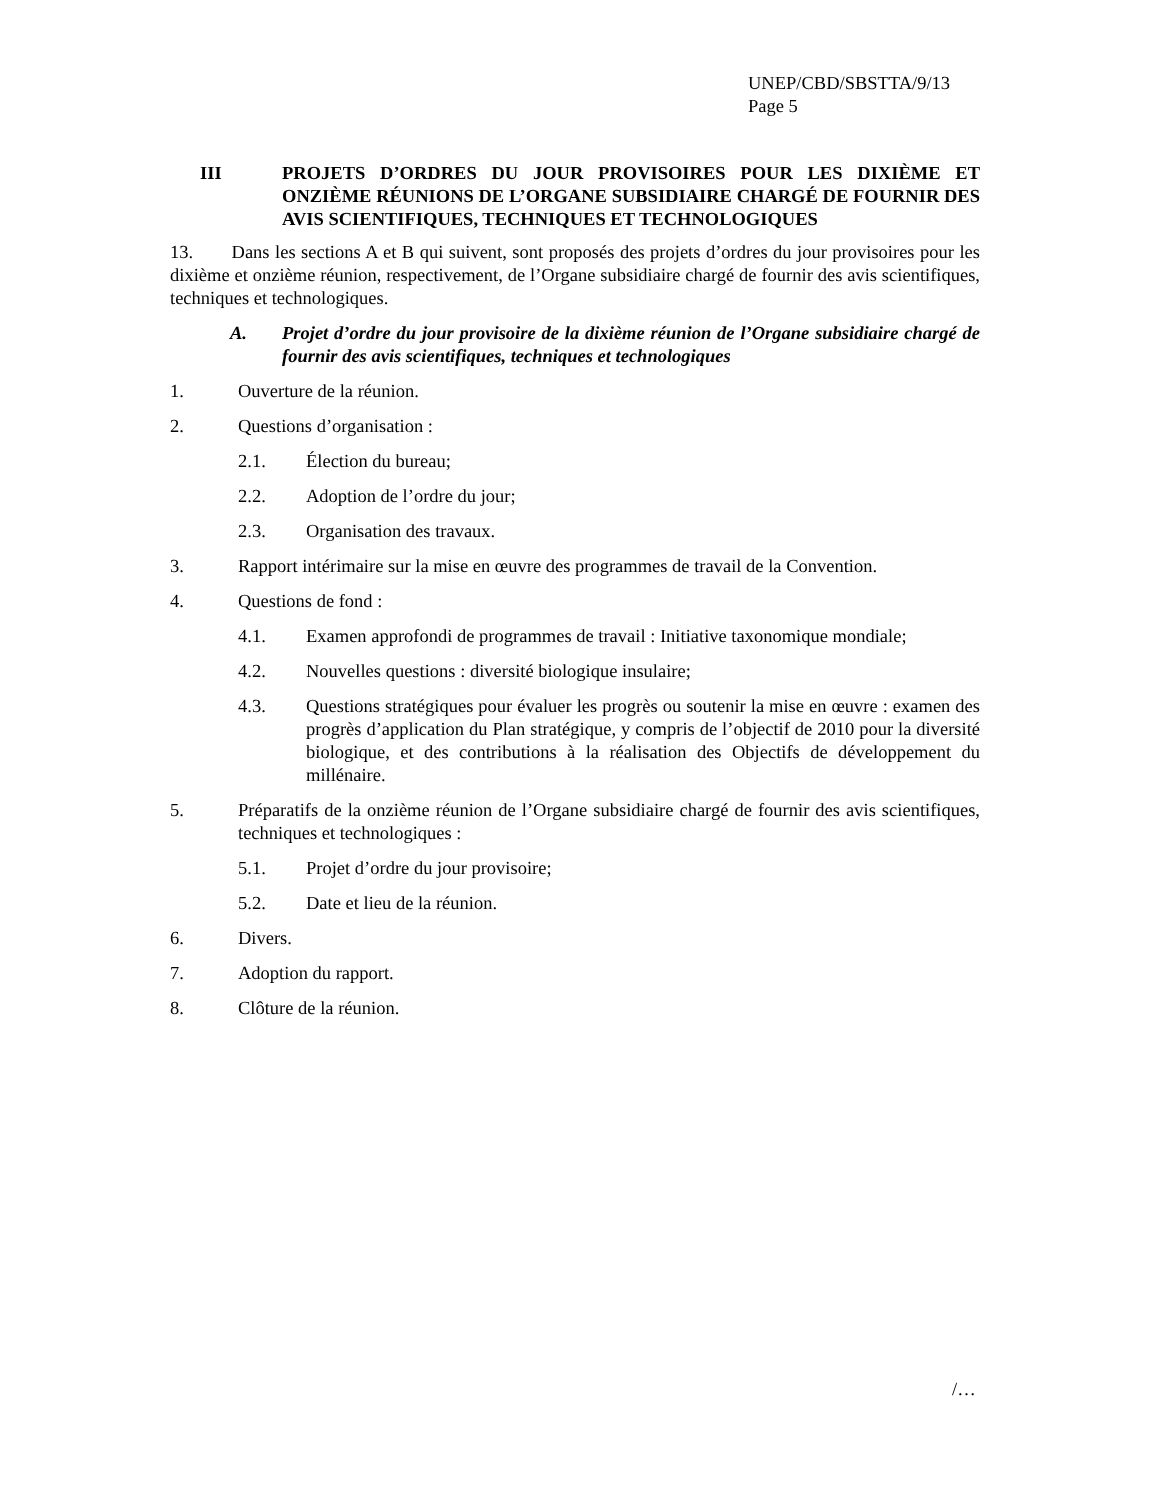UNEP/CBD/SBSTTA/9/13
Page 5
III PROJETS D’ORDRES DU JOUR PROVISOIRES POUR LES DIXIÈME ET ONZIÈME RÉUNIONS DE L’ORGANE SUBSIDIAIRE CHARGÉ DE FOURNIR DES AVIS SCIENTIFIQUES, TECHNIQUES ET TECHNOLOGIQUES
13. Dans les sections A et B qui suivent, sont proposés des projets d’ordres du jour provisoires pour les dixième et onzième réunion, respectivement, de l’Organe subsidiaire chargé de fournir des avis scientifiques, techniques et technologiques.
A. Projet d’ordre du jour provisoire de la dixième réunion de l’Organe subsidiaire chargé de fournir des avis scientifiques, techniques et technologiques
1. Ouverture de la réunion.
2. Questions d’organisation :
2.1. Élection du bureau;
2.2. Adoption de l’ordre du jour;
2.3. Organisation des travaux.
3. Rapport intérimaire sur la mise en œuvre des programmes de travail de la Convention.
4. Questions de fond :
4.1. Examen approfondi de programmes de travail : Initiative taxonomique mondiale;
4.2. Nouvelles questions : diversité biologique insulaire;
4.3. Questions stratégiques pour évaluer les progrès ou soutenir la mise en œuvre : examen des progrès d’application du Plan stratégique, y compris de l’objectif de 2010 pour la diversité biologique, et des contributions à la réalisation des Objectifs de développement du millénaire.
5. Préparatifs de la onzième réunion de l’Organe subsidiaire chargé de fournir des avis scientifiques, techniques et technologiques :
5.1. Projet d’ordre du jour provisoire;
5.2. Date et lieu de la réunion.
6. Divers.
7. Adoption du rapport.
8. Clôture de la réunion.
/…